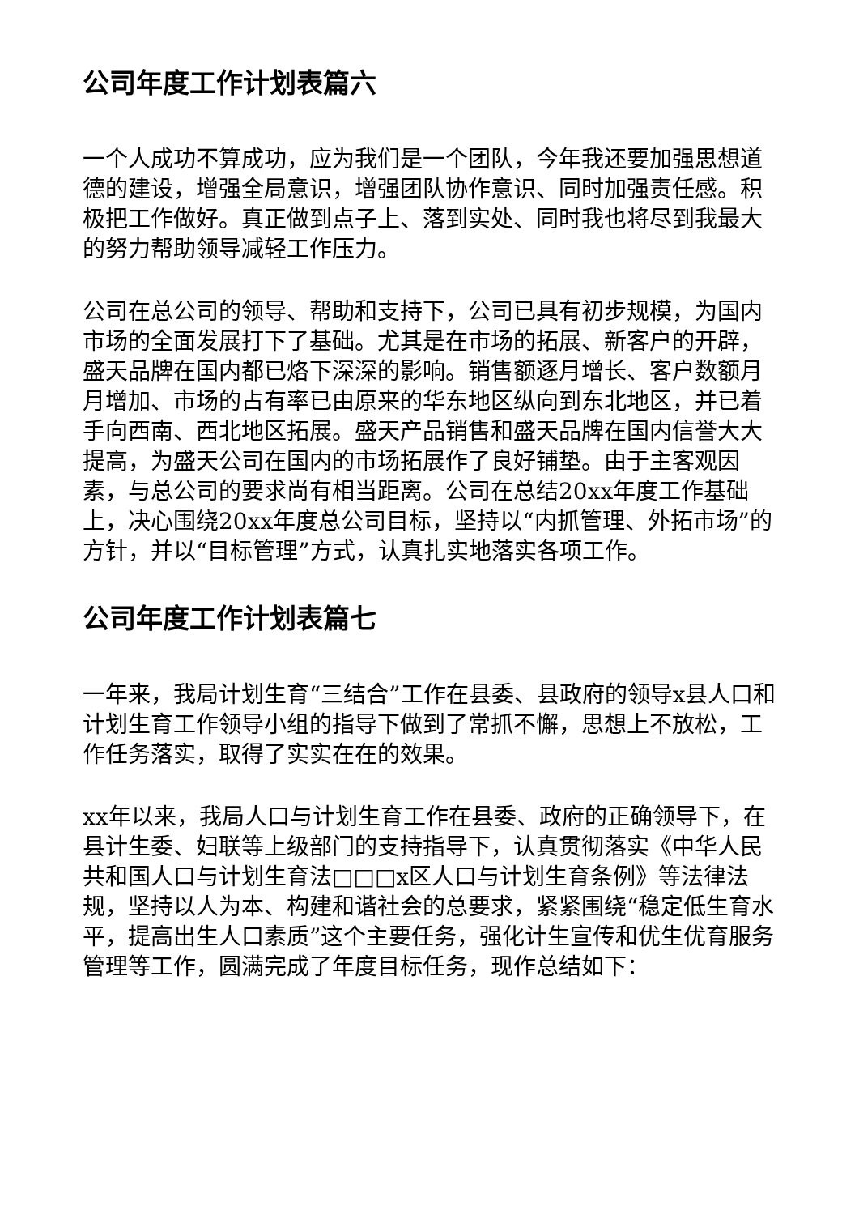公司年度工作计划表篇六
一个人成功不算成功，应为我们是一个团队，今年我还要加强思想道德的建设，增强全局意识，增强团队协作意识、同时加强责任感。积极把工作做好。真正做到点子上、落到实处、同时我也将尽到我最大的努力帮助领导减轻工作压力。
公司在总公司的领导、帮助和支持下，公司已具有初步规模，为国内市场的全面发展打下了基础。尤其是在市场的拓展、新客户的开辟，盛天品牌在国内都已烙下深深的影响。销售额逐月增长、客户数额月月增加、市场的占有率已由原来的华东地区纵向到东北地区，并已着手向西南、西北地区拓展。盛天产品销售和盛天品牌在国内信誉大大提高，为盛天公司在国内的市场拓展作了良好铺垫。由于主客观因素，与总公司的要求尚有相当距离。公司在总结20xx年度工作基础上，决心围绕20xx年度总公司目标，坚持以“内抓管理、外拓市场”的方针，并以“目标管理”方式，认真扎实地落实各项工作。
公司年度工作计划表篇七
一年来，我局计划生育“三结合”工作在县委、县政府的领导x县人口和计划生育工作领导小组的指导下做到了常抓不懈，思想上不放松，工作任务落实，取得了实实在在的效果。
xx年以来，我局人口与计划生育工作在县委、政府的正确领导下，在县计生委、妇联等上级部门的支持指导下，认真贯彻落实《中华人民共和国人口与计划生育法□□□x区人口与计划生育条例》等法律法规，坚持以人为本、构建和谐社会的总要求，紧紧围绕“稳定低生育水平，提高出生人口素质”这个主要任务，强化计生宣传和优生优育服务管理等工作，圆满完成了年度目标任务，现作总结如下：